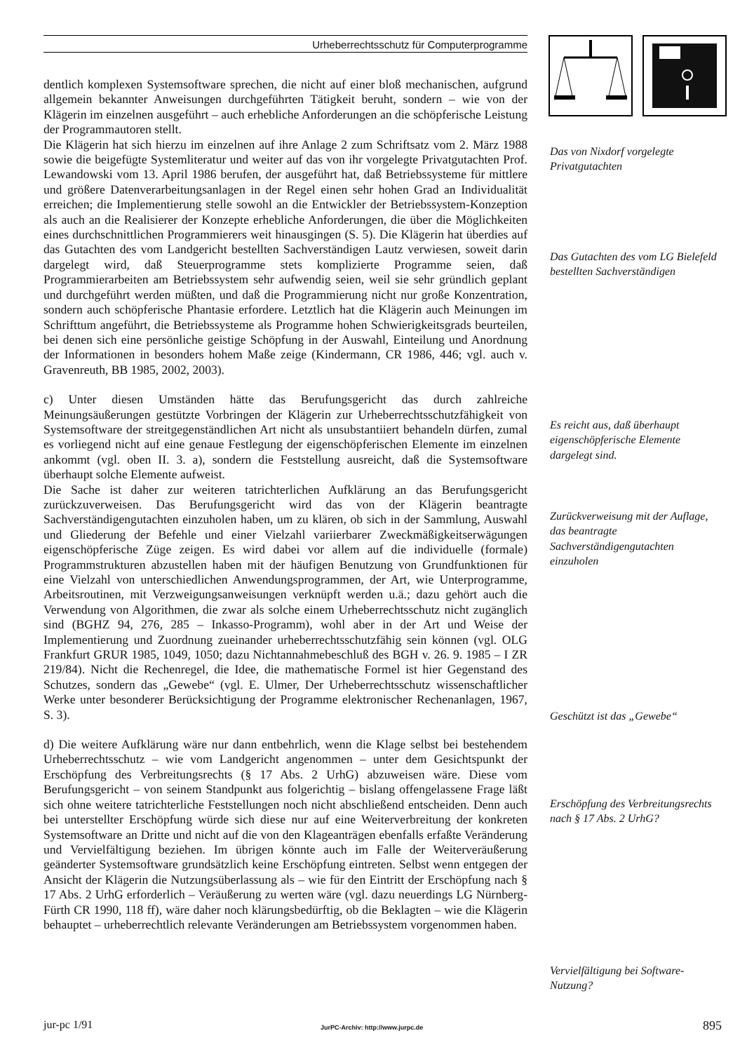Urheberrechtsschutz für Computerprogramme
dentlich komplexen Systemsoftware sprechen, die nicht auf einer bloß mechanischen, aufgrund allgemein bekannter Anweisungen durchgeführten Tätigkeit beruht, sondern – wie von der Klägerin im einzelnen ausgeführt – auch erhebliche Anforderungen an die schöpferische Leistung der Programmautoren stellt.
Die Klägerin hat sich hierzu im einzelnen auf ihre Anlage 2 zum Schriftsatz vom 2. März 1988 sowie die beigefügte Systemliteratur und weiter auf das von ihr vorgelegte Privatgutachten Prof. Lewandowski vom 13. April 1986 berufen, der ausgeführt hat, daß Betriebssysteme für mittlere und größere Datenverarbeitungsanlagen in der Regel einen sehr hohen Grad an Individualität erreichen; die Implementierung stelle sowohl an die Entwickler der Betriebssystem-Konzeption als auch an die Realisierer der Konzepte erhebliche Anforderungen, die über die Möglichkeiten eines durchschnittlichen Programmierers weit hinausgingen (S. 5). Die Klägerin hat überdies auf das Gutachten des vom Landgericht bestellten Sachverständigen Lautz verwiesen, soweit darin dargelegt wird, daß Steuerprogramme stets komplizierte Programme seien, daß Programmierarbeiten am Betriebssystem sehr aufwendig seien, weil sie sehr gründlich geplant und durchgeführt werden müßten, und daß die Programmierung nicht nur große Konzentration, sondern auch schöpferische Phantasie erfordere. Letztlich hat die Klägerin auch Meinungen im Schrifttum angeführt, die Betriebssysteme als Programme hohen Schwierigkeitsgrads beurteilen, bei denen sich eine persönliche geistige Schöpfung in der Auswahl, Einteilung und Anordnung der Informationen in besonders hohem Maße zeige (Kindermann, CR 1986, 446; vgl. auch v. Gravenreuth, BB 1985, 2002, 2003).
c) Unter diesen Umständen hätte das Berufungsgericht das durch zahlreiche Meinungsäußerungen gestützte Vorbringen der Klägerin zur Urheberrechtsschutzfähigkeit von Systemsoftware der streitgegenständlichen Art nicht als unsubstantiiert behandeln dürfen, zumal es vorliegend nicht auf eine genaue Festlegung der eigenschöpferischen Elemente im einzelnen ankommt (vgl. oben II. 3. a), sondern die Feststellung ausreicht, daß die Systemsoftware überhaupt solche Elemente aufweist.
Die Sache ist daher zur weiteren tatrichterlichen Aufklärung an das Berufungsgericht zurückzuverweisen. Das Berufungsgericht wird das von der Klägerin beantragte Sachverständigengutachten einzuholen haben, um zu klären, ob sich in der Sammlung, Auswahl und Gliederung der Befehle und einer Vielzahl variierbarer Zweckmäßigkeitserwägungen eigenschöpferische Züge zeigen. Es wird dabei vor allem auf die individuelle (formale) Programmstrukturen abzustellen haben mit der häufigen Benutzung von Grundfunktionen für eine Vielzahl von unterschiedlichen Anwendungsprogrammen, der Art, wie Unterprogramme, Arbeitsroutinen, mit Verzweigungsanweisungen verknüpft werden u.ä.; dazu gehört auch die Verwendung von Algorithmen, die zwar als solche einem Urheberrechtsschutz nicht zugänglich sind (BGHZ 94, 276, 285 – Inkasso-Programm), wohl aber in der Art und Weise der Implementierung und Zuordnung zueinander urheberrechtsschutzfähig sein können (vgl. OLG Frankfurt GRUR 1985, 1049, 1050; dazu Nichtannahmebeschluß des BGH v. 26. 9. 1985 – I ZR 219/84). Nicht die Rechenregel, die Idee, die mathematische Formel ist hier Gegenstand des Schutzes, sondern das „Gewebe“ (vgl. E. Ulmer, Der Urheberrechtsschutz wissenschaftlicher Werke unter besonderer Berücksichtigung der Programme elektronischer Rechenanlagen, 1967, S. 3).
d) Die weitere Aufklärung wäre nur dann entbehrlich, wenn die Klage selbst bei bestehendem Urheberrechtsschutz – wie vom Landgericht angenommen – unter dem Gesichtspunkt der Erschöpfung des Verbreitungsrechts (§ 17 Abs. 2 UrhG) abzuweisen wäre. Diese vom Berufungsgericht – von seinem Standpunkt aus folgerichtig – bislang offengelassene Frage läßt sich ohne weitere tatrichterliche Feststellungen noch nicht abschließend entscheiden. Denn auch bei unterstellter Erschöpfung würde sich diese nur auf eine Weiterverbreitung der konkreten Systemsoftware an Dritte und nicht auf die von den Klageanträgen ebenfalls erfaßte Veränderung und Vervielfältigung beziehen. Im übrigen könnte auch im Falle der Weiterveräußerung geänderter Systemsoftware grundsätzlich keine Erschöpfung eintreten. Selbst wenn entgegen der Ansicht der Klägerin die Nutzungsüberlassung als – wie für den Eintritt der Erschöpfung nach § 17 Abs. 2 UrhG erforderlich – Veräußerung zu werten wäre (vgl. dazu neuerdings LG Nürnberg-Fürth CR 1990, 118 ff), wäre daher noch klärungsbedürftig, ob die Beklagten – wie die Klägerin behauptet – urheberrechtlich relevante Veränderungen am Betriebssystem vorgenommen haben.
Das von Nixdorf vorgelegte Privatgutachten
Das Gutachten des vom LG Bielefeld bestellten Sachverständigen
Es reicht aus, daß überhaupt eigenschöpferische Elemente dargelegt sind.
Zurückverweisung mit der Auflage, das beantragte Sachverständigengutachten einzuholen
Geschützt ist das „Gewebe“
Erschöpfung des Verbreitungsrechts nach § 17 Abs. 2 UrhG?
Vervielfältigung bei Software-Nutzung?
jur-pc 1/91
JurPC-Archiv: http://www.jurpc.de
895